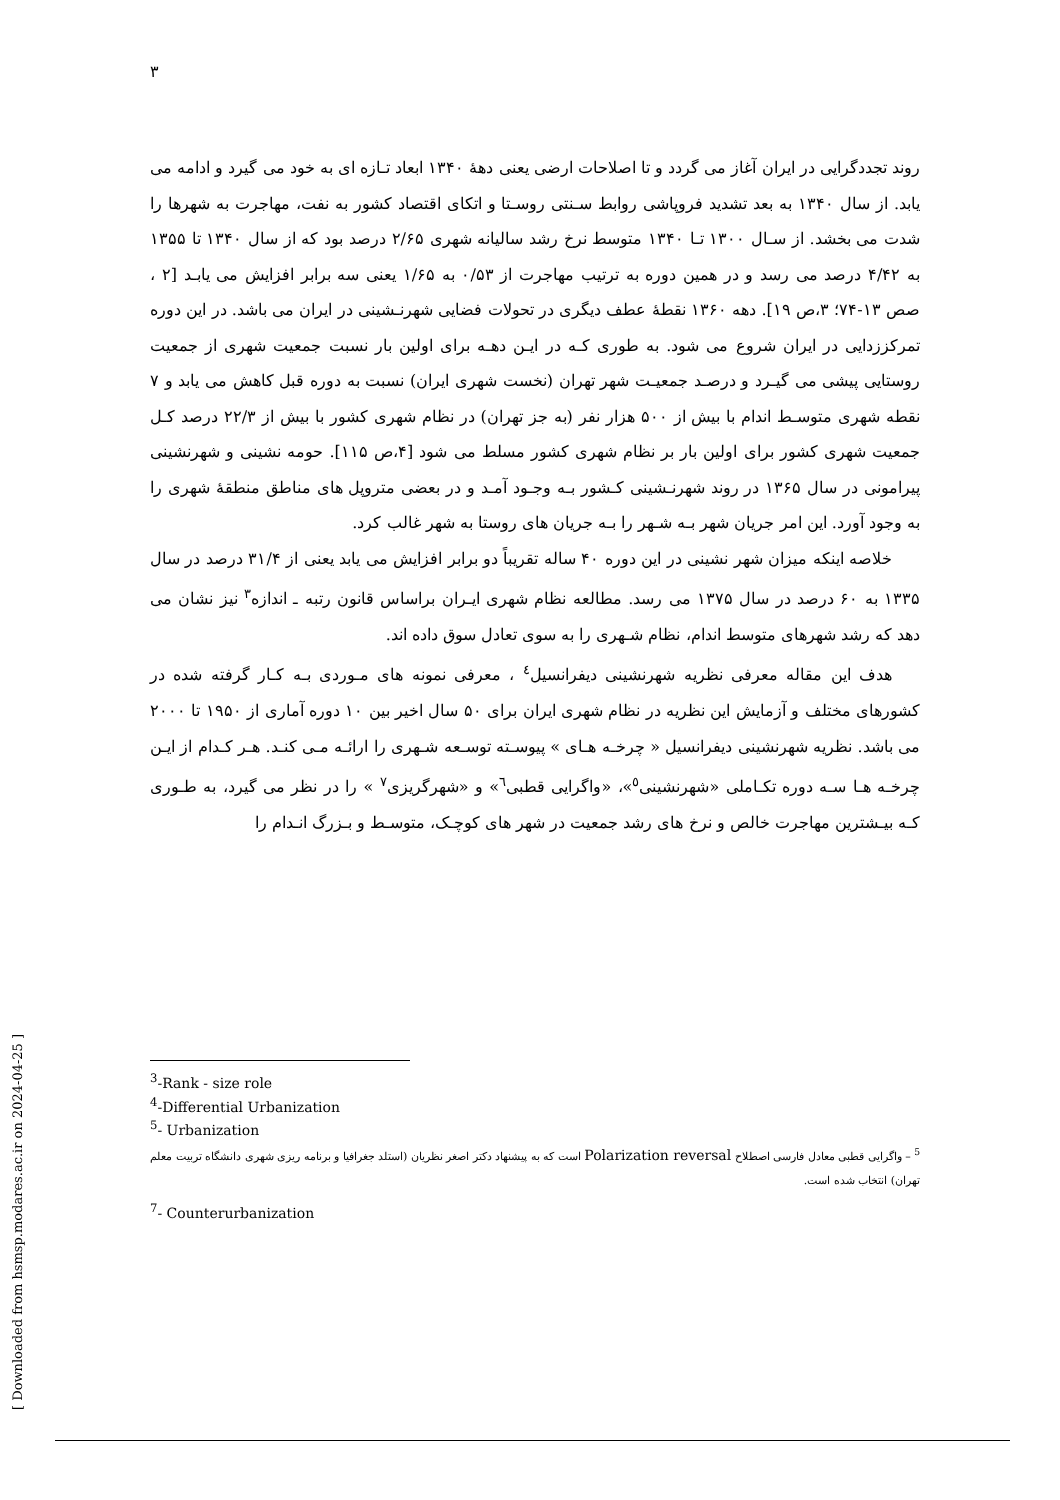٣
روند تجددگرایی در ایران آغاز می گردد و تا اصلاحات ارضی یعنی دهۀ ١٣۴٠ ابعاد تـازه ای به خود می گیرد و ادامه می یابد. از سال ١٣۴٠ به بعد تشدید فروپاشی روابط سـنتی روسـتا و اتکای اقتصاد کشور به نفت، مهاجرت به شهرها را شدت می بخشد. از سـال ١٣٠٠ تـا ١٣۴٠ متوسط نرخ رشد سالیانه شهری ٢/۶۵ درصد بود که از سال ١٣۴٠ تا ١٣۵۵ به ۴/۴٢ درصد می رسد و در همین دوره به ترتیب مهاجرت از ٠/۵٣ به ١/۶۵ یعنی سه برابر افزایش می یابـد [٢ ، صص ١٣-٧۴؛ ٣،ص ١٩]. دهه ١٣۶٠ نقطۀ عطف دیگری در تحولات فضایی شهرنـشینی در ایران می باشد. در این دوره تمرکززدایی در ایران شروع می شود. به طوری کـه در ایـن دهـه برای اولین بار نسبت جمعیت شهری از جمعیت روستایی پیشی می گیـرد و درصـد جمعیـت شهر تهران (نخست شهری ایران) نسبت به دوره قبل کاهش می یابد و ٧ نقطه شهری متوسـط اندام با بیش از ۵٠٠ هزار نفر (به جز تهران) در نظام شهری کشور با بیش از ٢٢/٣ درصد کـل جمعیت شهری کشور برای اولین بار بر نظام شهری کشور مسلط می شود [۴،ص ١١۵]. حومه نشینی و شهرنشینی پیرامونی در سال ١٣۶۵ در روند شهرنـشینی کـشور بـه وجـود آمـد و در بعضی متروپل های مناطق منطقۀ شهری را به وجود آورد. این امر جریان شهر بـه شـهر را بـه جریان های روستا به شهر غالب کرد.
خلاصه اینکه میزان شهر نشینی در این دوره ۴٠ ساله تقریباً دو برابر افزایش می یابد یعنی از ٣١/۴ درصد در سال ١٣٣۵ به ۶٠ درصد در سال ١٣٧۵ می رسد. مطالعه نظام شهری ایـران براساس قانون رتبه ـ اندازه<sup>٣</sup> نیز نشان می دهد که رشد شهرهای متوسط اندام، نظام شـهری را به سوی تعادل سوق داده اند.
هدف این مقاله معرفی نظریه شهرنشینی دیفرانسیل<sup>٤</sup> ، معرفی نمونه های مـوردی بـه کـار گرفته شده در کشورهای مختلف و آزمایش این نظریه در نظام شهری ایران برای ۵٠ سال اخیر بین ١٠ دوره آماری از ١٩۵٠ تا ٢٠٠٠ می باشد. نظریه شهرنشینی دیفرانسیل « چرخـه هـای » پیوسـته توسـعه شـهری را ارائـه مـی کنـد. هـر کـدام از ایـن چرخـه هـا سـه دوره تکـاملی «شهرنشینی<sup>٥</sup>»، «واگرایی قطبی<sup>٦</sup>» و «شهرگریزی<sup>٧</sup> » را در نظر می گیرد، به طـوری کـه بیـشترین مهاجرت خالص و نرخ های رشد جمعیت در شهر های کوچـک، متوسـط و بـزرگ انـدام را
<sup>3</sup>-Rank - size role
<sup>4</sup>-Differential Urbanization
<sup>5</sup>- Urbanization
<sup>5</sup> – واگرایی قطبی معادل فارسی اصطلاح Polarization reversal است که به پیشنهاد دکتر اصغر نظریان (استلد جغرافیا و برنامه ریزی شهری دانشگاه تربیت معلم تهران) انتخاب شده است.
<sup>7</sup>- Counterurbanization
[ Downloaded from hsmsp.modares.ac.ir on 2024-04-25 ]